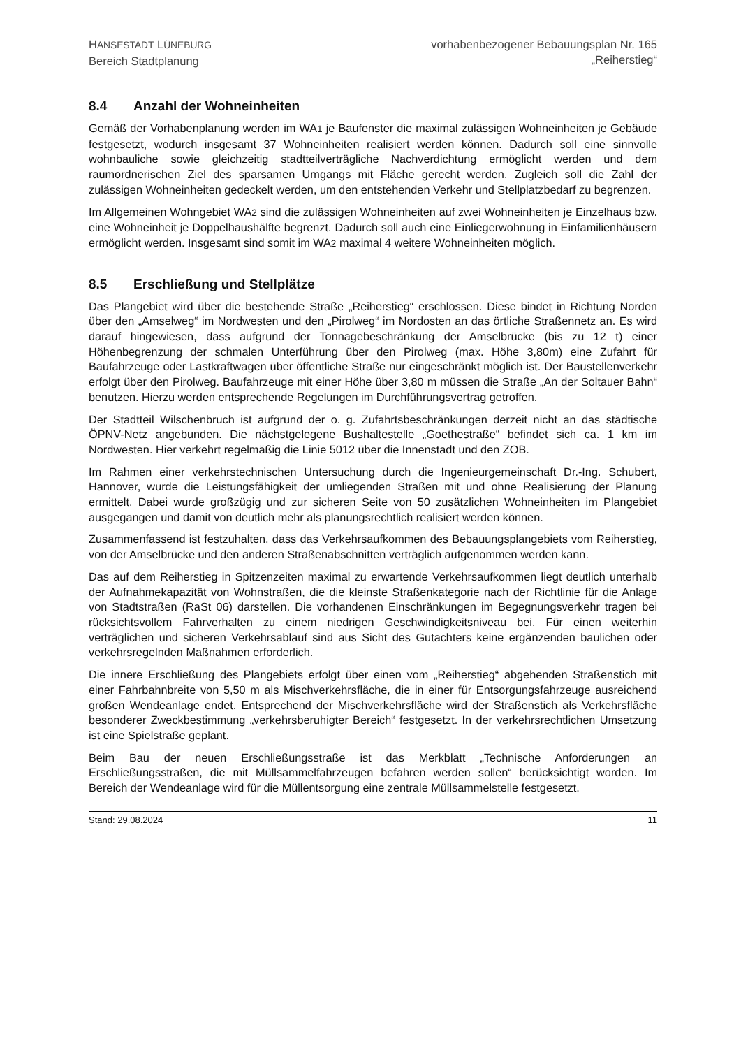HANSESTADT LÜNEBURG
Bereich Stadtplanung
vorhabenbezogener Bebauungsplan Nr. 165
„Reiherstieg“
8.4 Anzahl der Wohneinheiten
Gemäß der Vorhabenplanung werden im WA1 je Baufenster die maximal zulässigen Wohneinheiten je Gebäude festgesetzt, wodurch insgesamt 37 Wohneinheiten realisiert werden können. Dadurch soll eine sinnvolle wohnbauliche sowie gleichzeitig stadtteilverträgliche Nachverdichtung ermöglicht werden und dem raumordnerischen Ziel des sparsamen Umgangs mit Fläche gerecht werden. Zugleich soll die Zahl der zulässigen Wohneinheiten gedeckelt werden, um den entstehenden Verkehr und Stellplatzbedarf zu begrenzen.
Im Allgemeinen Wohngebiet WA2 sind die zulässigen Wohneinheiten auf zwei Wohneinheiten je Einzelhaus bzw. eine Wohneinheit je Doppelhaushälfte begrenzt. Dadurch soll auch eine Einliegerwohnung in Einfamilienhäusern ermöglicht werden. Insgesamt sind somit im WA2 maximal 4 weitere Wohneinheiten möglich.
8.5 Erschließung und Stellplätze
Das Plangebiet wird über die bestehende Straße „Reiherstieg“ erschlossen. Diese bindet in Richtung Norden über den „Amselweg“ im Nordwesten und den „Pirolweg“ im Nordosten an das örtliche Straßennetz an. Es wird darauf hingewiesen, dass aufgrund der Tonnagebeschränkung der Amselbrücke (bis zu 12 t) einer Höhenbegrenzung der schmalen Unterführung über den Pirolweg (max. Höhe 3,80m) eine Zufahrt für Baufahrzeuge oder Lastkraftwagen über öffentliche Straße nur eingeschränkt möglich ist. Der Baustellenverkehr erfolgt über den Pirolweg. Baufahrzeuge mit einer Höhe über 3,80 m müssen die Straße „An der Soltauer Bahn“ benutzen. Hierzu werden entsprechende Regelungen im Durchführungsvertrag getroffen.
Der Stadtteil Wilschenbruch ist aufgrund der o. g. Zufahrtsbeschränkungen derzeit nicht an das städtische ÖPNV-Netz angebunden. Die nächstgelegene Bushaltestelle „Goethestraße“ befindet sich ca. 1 km im Nordwesten. Hier verkehrt regelmäßig die Linie 5012 über die Innenstadt und den ZOB.
Im Rahmen einer verkehrstechnischen Untersuchung durch die Ingenieurgemeinschaft Dr.-Ing. Schubert, Hannover, wurde die Leistungsfähigkeit der umliegenden Straßen mit und ohne Realisierung der Planung ermittelt. Dabei wurde großzügig und zur sicheren Seite von 50 zusätzlichen Wohneinheiten im Plangebiet ausgegangen und damit von deutlich mehr als planungsrechtlich realisiert werden können.
Zusammenfassend ist festzuhalten, dass das Verkehrsaufkommen des Bebauungsplangebiets vom Reiherstieg, von der Amselbrücke und den anderen Straßenabschnitten verträglich aufgenommen werden kann.
Das auf dem Reiherstieg in Spitzenzeiten maximal zu erwartende Verkehrsaufkommen liegt deutlich unterhalb der Aufnahmekapazität von Wohnstraßen, die die kleinste Straßenkategorie nach der Richtlinie für die Anlage von Stadtstraßen (RaSt 06) darstellen. Die vorhandenen Einschränkungen im Begegnungsverkehr tragen bei rücksichtsvollem Fahrverhalten zu einem niedrigen Geschwindigkeitsniveau bei. Für einen weiterhin verträglichen und sicheren Verkehrsablauf sind aus Sicht des Gutachters keine ergänzenden baulichen oder verkehrsregelnden Maßnahmen erforderlich.
Die innere Erschließung des Plangebiets erfolgt über einen vom „Reiherstieg“ abgehenden Straßenstich mit einer Fahrbahnbreite von 5,50 m als Mischverkehrsfläche, die in einer für Entsorgungsfahrzeuge ausreichend großen Wendeanlage endet. Entsprechend der Mischverkehrsfläche wird der Straßenstich als Verkehrsfläche besonderer Zweckbestimmung „verkehrsberuhigter Bereich“ festgesetzt. In der verkehrsrechtlichen Umsetzung ist eine Spielstraße geplant.
Beim Bau der neuen Erschließungsstraße ist das Merkblatt „Technische Anforderungen an Erschließungsstraßen, die mit Müllsammelfahrzeugen befahren werden sollen“ berücksichtigt worden. Im Bereich der Wendeanlage wird für die Müllentsorgung eine zentrale Müllsammelstelle festgesetzt.
Stand: 29.08.2024 11